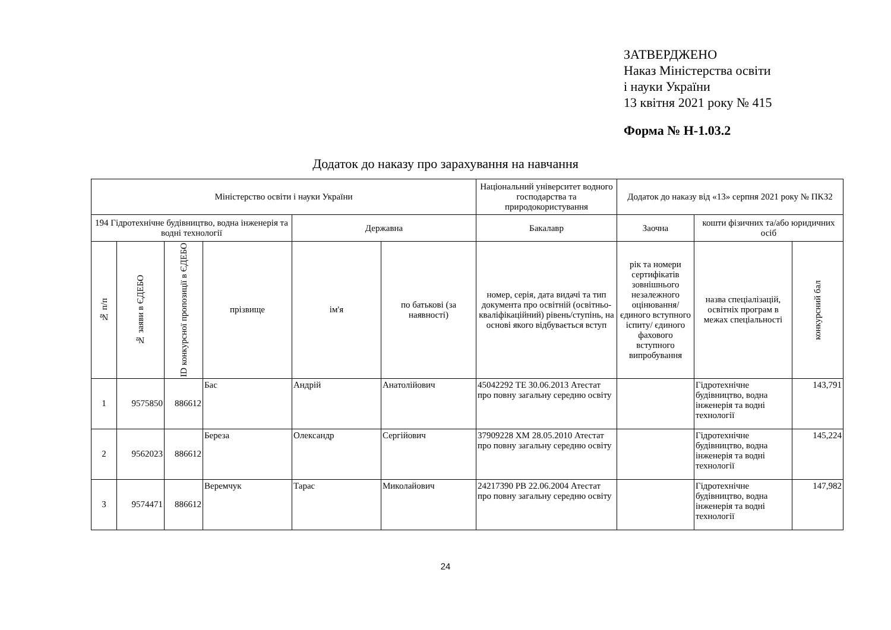ЗАТВЕРДЖЕНО
Наказ Міністерства освіти
і науки України
13 квітня 2021 року № 415
Форма № Н-1.03.2
Додаток до наказу про зарахування на навчання
| Міністерство освіти і науки України | | | | | | Національний університет водного господарства та природокористування | Додаток до наказу від «13» серпня 2021 року № ПКЗ2 | | |
| 194 Гідротехнічне будівництво, водна інженерія та водні технології | | | | Державна | | Бакалавр | Заочна | кошти фізичних та/або юридичних осіб | |
| № п/п | № заяви в ЄДЕБО | ID конкурсної пропозиції в ЄДЕБО | прізвище | ім'я | по батькові (за наявності) | номер, серія, дата видачі та тип документа про освітній (освітньо-кваліфікаційний) рівень/ступінь, на основі якого відбувається вступ | рік та номери сертифікатів зовнішнього незалежного оцінювання/ єдиного вступного іспиту/ єдиного фахового вступного випробування | назва спеціалізацій, освітніх програм в межах спеціальності | конкурсний бал |
| 1 | 9575850 | 886612 | Бас | Андрій | Анатолійович | 45042292 ТЕ 30.06.2013 Атестат про повну загальну середню освіту | | Гідротехнічне будівництво, водна інженерія та водні технології | 143,791 |
| 2 | 9562023 | 886612 | Береза | Олександр | Сергійович | 37909228 ХМ 28.05.2010 Атестат про повну загальну середню освіту | | Гідротехнічне будівництво, водна інженерія та водні технології | 145,224 |
| 3 | 9574471 | 886612 | Веремчук | Тарас | Миколайович | 24217390 РВ 22.06.2004 Атестат про повну загальну середню освіту | | Гідротехнічне будівництво, водна інженерія та водні технології | 147,982 |
24